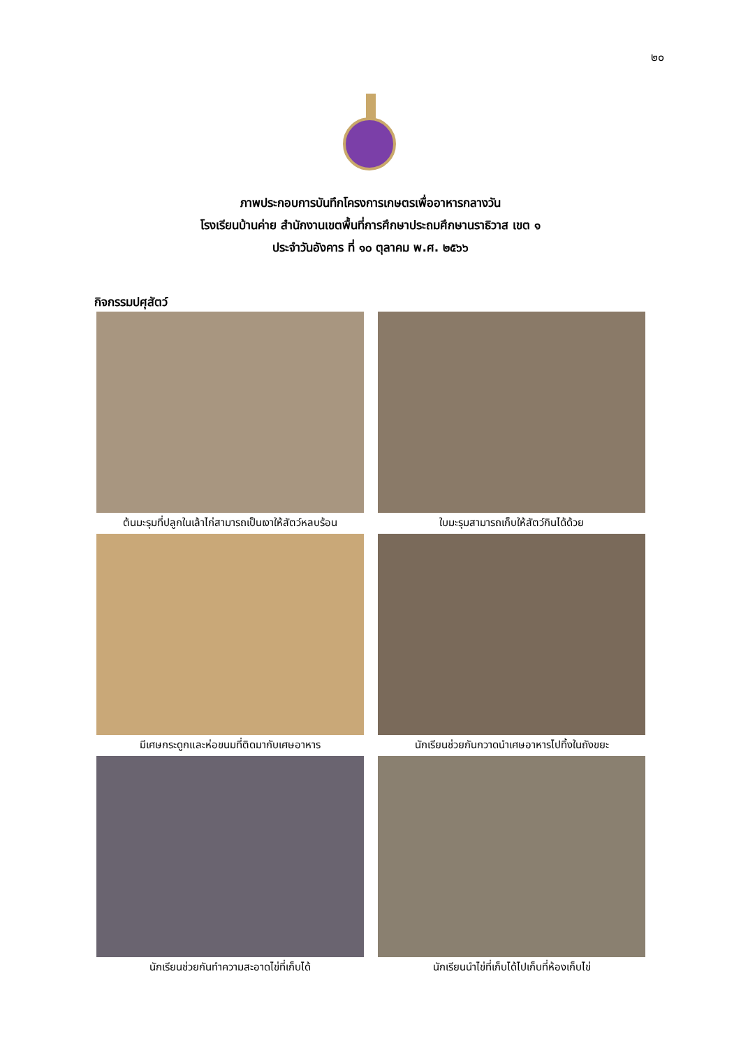๒๐
ภาพประกอบการบันทึกโครงการเกษตรเพื่ออาหารกลางวัน
โรงเรียนบ้านค่าย สำนักงานเขตพื้นที่การศึกษาประถมศึกษานราธิวาส เขต ๑
ประจำวันอังคาร ที่ ๑๐ ตุลาคม พ.ศ. ๒๕๖๖
กิจกรรมปศุสัตว์
ต้นมะรุมที่ปลูกในเล้าไก่สามารถเป็นเงาให้สัตว์หลบร้อน
ใบมะรุมสามารถเก็บให้สัตว์กินได้ด้วย
มีเศษกระดูกและห่อขนมที่ติดมากับเศษอาหาร
นักเรียนช่วยกันกวาดนำเศษอาหารไปทิ้งในถังขยะ
นักเรียนช่วยกันทำความสะอาดไข่ที่เก็บได้
นักเรียนนำไข่ที่เก็บได้ไปเก็บที่ห้องเก็บไข่